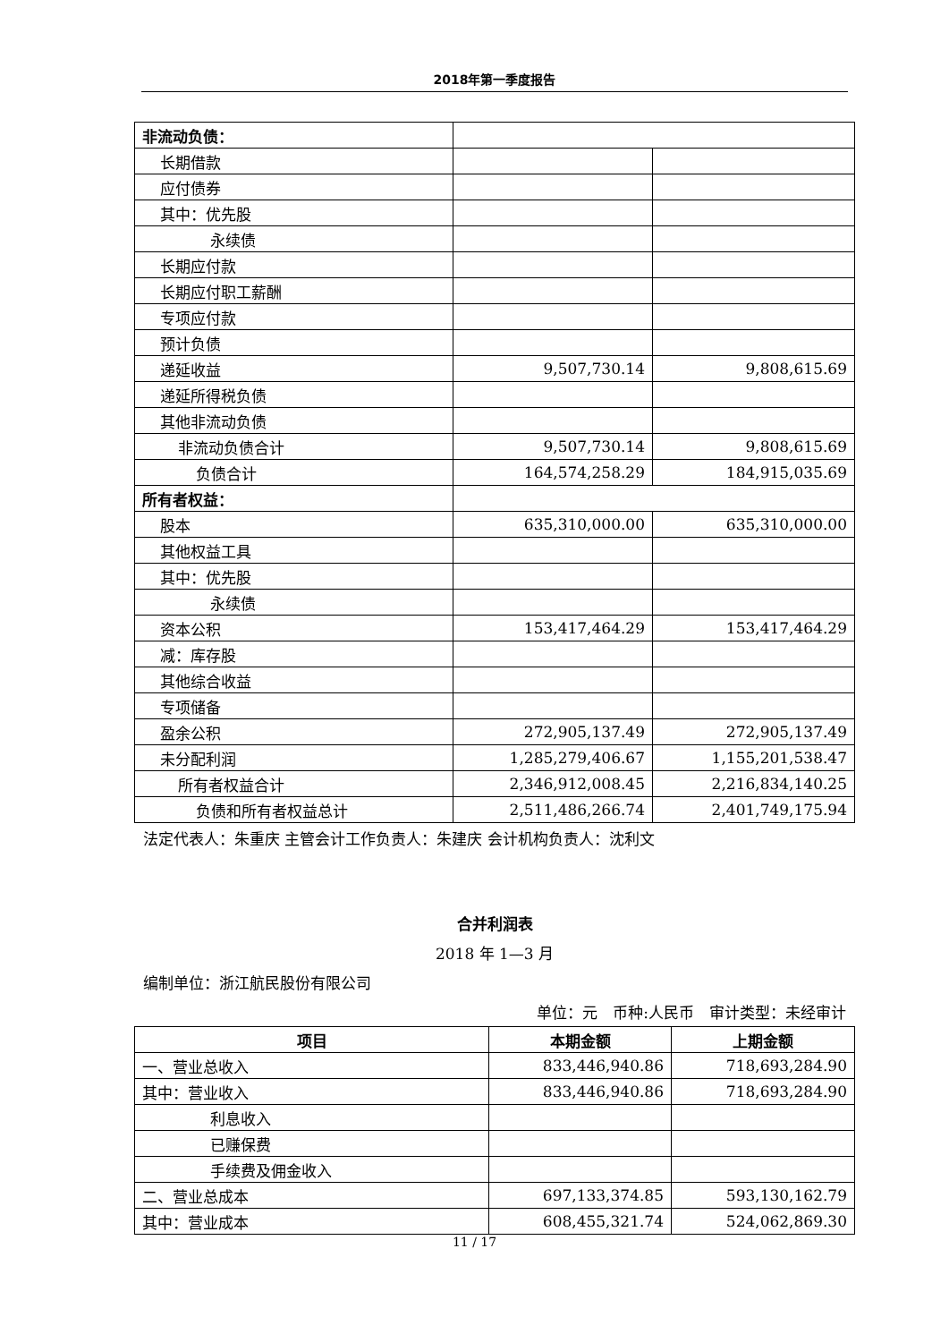2018年第一季度报告
| 非流动负债： | | |
| 长期借款 | | |
| 应付债券 | | |
| 其中：优先股 | | |
| 永续债 | | |
| 长期应付款 | | |
| 长期应付职工薪酬 | | |
| 专项应付款 | | |
| 预计负债 | | |
| 递延收益 | 9,507,730.14 | 9,808,615.69 |
| 递延所得税负债 | | |
| 其他非流动负债 | | |
| 非流动负债合计 | 9,507,730.14 | 9,808,615.69 |
| 负债合计 | 164,574,258.29 | 184,915,035.69 |
| 所有者权益： | | |
| 股本 | 635,310,000.00 | 635,310,000.00 |
| 其他权益工具 | | |
| 其中：优先股 | | |
| 永续债 | | |
| 资本公积 | 153,417,464.29 | 153,417,464.29 |
| 减：库存股 | | |
| 其他综合收益 | | |
| 专项储备 | | |
| 盈余公积 | 272,905,137.49 | 272,905,137.49 |
| 未分配利润 | 1,285,279,406.67 | 1,155,201,538.47 |
| 所有者权益合计 | 2,346,912,008.45 | 2,216,834,140.25 |
| 负债和所有者权益总计 | 2,511,486,266.74 | 2,401,749,175.94 |
法定代表人：朱重庆 主管会计工作负责人：朱建庆 会计机构负责人：沈利文
合并利润表
2018 年 1—3 月
编制单位：浙江航民股份有限公司
单位：元　币种:人民币　审计类型：未经审计
| 项目 | 本期金额 | 上期金额 |
| --- | --- | --- |
| 一、营业总收入 | 833,446,940.86 | 718,693,284.90 |
| 其中：营业收入 | 833,446,940.86 | 718,693,284.90 |
| 利息收入 | | |
| 已赚保费 | | |
| 手续费及佣金收入 | | |
| 二、营业总成本 | 697,133,374.85 | 593,130,162.79 |
| 其中：营业成本 | 608,455,321.74 | 524,062,869.30 |
11 / 17